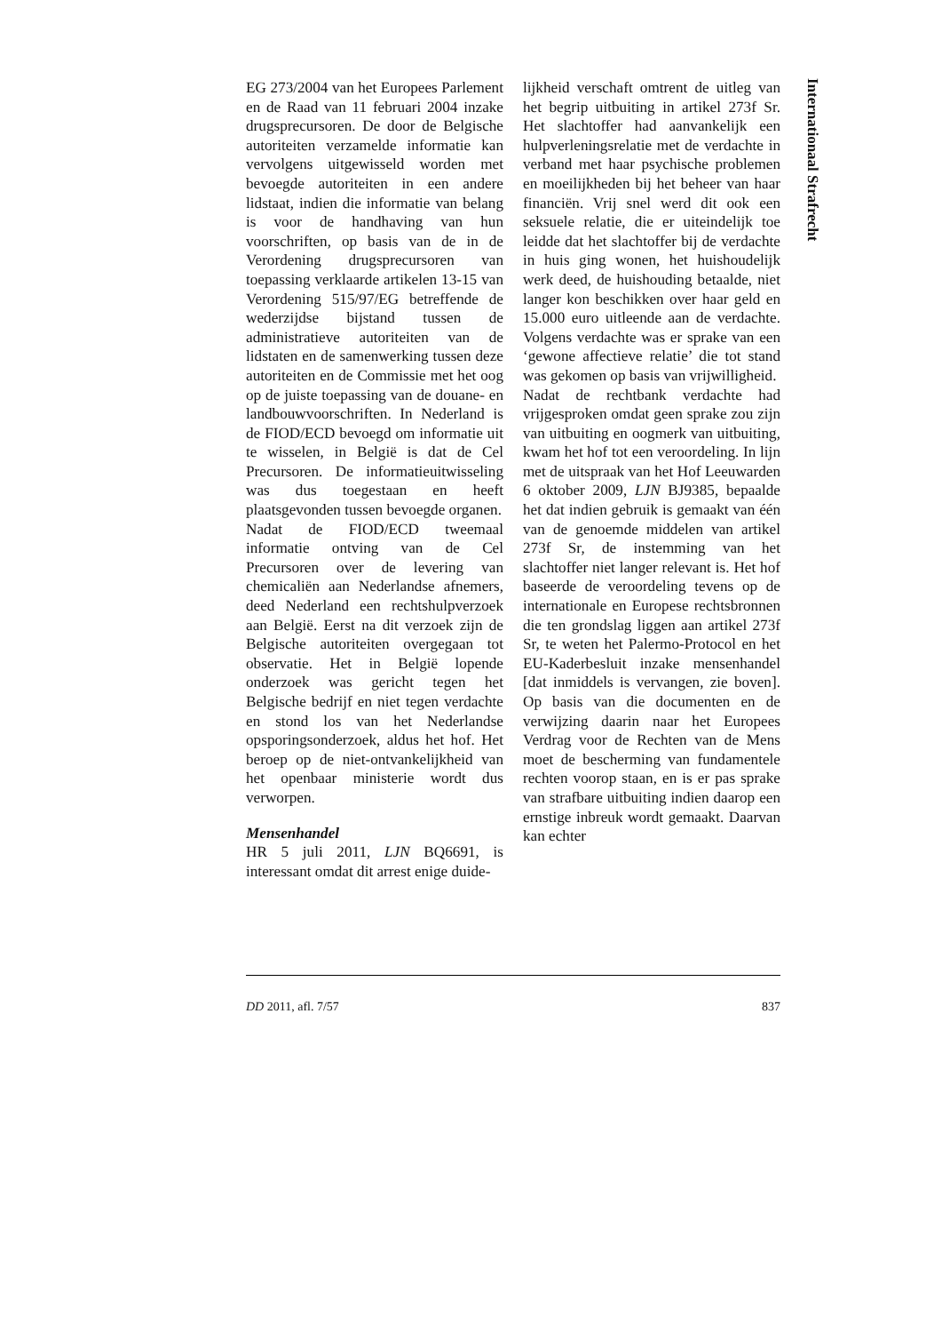Internationaal Strafrecht
EG 273/2004 van het Europees Parlement en de Raad van 11 februari 2004 inzake drugsprecursoren. De door de Belgische autoriteiten verzamelde informatie kan vervolgens uitgewisseld worden met bevoegde autoriteiten in een andere lidstaat, indien die informatie van belang is voor de handhaving van hun voorschriften, op basis van de in de Verordening drugsprecursoren van toepassing verklaarde artikelen 13-15 van Verordening 515/97/EG betreffende de wederzijdse bijstand tussen de administratieve autoriteiten van de lidstaten en de samenwerking tussen deze autoriteiten en de Commissie met het oog op de juiste toepassing van de douane- en landbouwvoorschriften. In Nederland is de FIOD/ECD bevoegd om informatie uit te wisselen, in België is dat de Cel Precursoren. De informatieuitwisseling was dus toegestaan en heeft plaatsgevonden tussen bevoegde organen.
Nadat de FIOD/ECD tweemaal informatie ontving van de Cel Precursoren over de levering van chemicaliën aan Nederlandse afnemers, deed Nederland een rechtshulpverzoek aan België. Eerst na dit verzoek zijn de Belgische autoriteiten overgegaan tot observatie. Het in België lopende onderzoek was gericht tegen het Belgische bedrijf en niet tegen verdachte en stond los van het Nederlandse opsporingsonderzoek, aldus het hof. Het beroep op de niet-ontvankelijkheid van het openbaar ministerie wordt dus verworpen.
Mensenhandel
HR 5 juli 2011, LJN BQ6691, is interessant omdat dit arrest enige duide-
lijkheid verschaft omtrent de uitleg van het begrip uitbuiting in artikel 273f Sr. Het slachtoffer had aanvankelijk een hulpverleningsrelatie met de verdachte in verband met haar psychische problemen en moeilijkheden bij het beheer van haar financiën. Vrij snel werd dit ook een seksuele relatie, die er uiteindelijk toe leidde dat het slachtoffer bij de verdachte in huis ging wonen, het huishoudelijk werk deed, de huishouding betaalde, niet langer kon beschikken over haar geld en 15.000 euro uitleende aan de verdachte. Volgens verdachte was er sprake van een ‘gewone affectieve relatie’ die tot stand was gekomen op basis van vrijwilligheid.
Nadat de rechtbank verdachte had vrijgesproken omdat geen sprake zou zijn van uitbuiting en oogmerk van uitbuiting, kwam het hof tot een veroordeling. In lijn met de uitspraak van het Hof Leeuwarden 6 oktober 2009, LJN BJ9385, bepaalde het dat indien gebruik is gemaakt van één van de genoemde middelen van artikel 273f Sr, de instemming van het slachtoffer niet langer relevant is. Het hof baseerde de veroordeling tevens op de internationale en Europese rechtsbronnen die ten grondslag liggen aan artikel 273f Sr, te weten het Palermo-Protocol en het EU-Kaderbesluit inzake mensenhandel [dat inmiddels is vervangen, zie boven]. Op basis van die documenten en de verwijzing daarin naar het Europees Verdrag voor de Rechten van de Mens moet de bescherming van fundamentele rechten voorop staan, en is er pas sprake van strafbare uitbuiting indien daarop een ernstige inbreuk wordt gemaakt. Daarvan kan echter
DD 2011, afl. 7/57 837